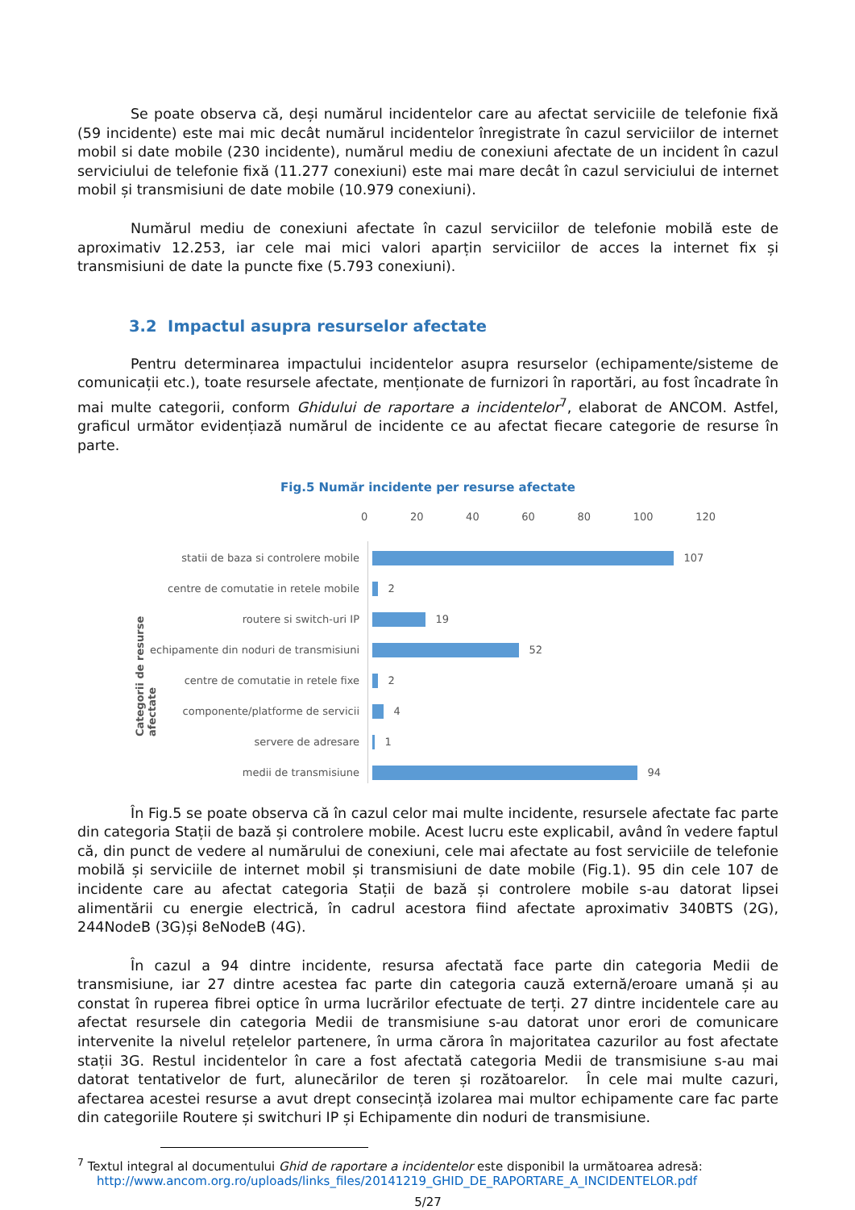Se poate observa că, deși numărul incidentelor care au afectat serviciile de telefonie fixă (59 incidente) este mai mic decât numărul incidentelor înregistrate în cazul serviciilor de internet mobil si date mobile (230 incidente), numărul mediu de conexiuni afectate de un incident în cazul serviciului de telefonie fixă (11.277 conexiuni) este mai mare decât în cazul serviciului de internet mobil și transmisiuni de date mobile (10.979 conexiuni).
Numărul mediu de conexiuni afectate în cazul serviciilor de telefonie mobilă este de aproximativ 12.253, iar cele mai mici valori aparțin serviciilor de acces la internet fix și transmisiuni de date la puncte fixe (5.793 conexiuni).
3.2 Impactul asupra resurselor afectate
Pentru determinarea impactului incidentelor asupra resurselor (echipamente/sisteme de comunicații etc.), toate resursele afectate, menționate de furnizori în raportări, au fost încadrate în mai multe categorii, conform Ghidului de raportare a incidentelor<sup>7</sup>, elaborat de ANCOM. Astfel, graficul următor evidențiază numărul de incidente ce au afectat fiecare categorie de resurse în parte.
Fig.5 Număr incidente per resurse afectate
0 20 40 60 80 100 120
Categorii de resurse afectate
statii de baza si controlere mobile 107
centre de comutatie in retele mobile 2
routere si switch-uri IP 19
echipamente din noduri de transmisiuni 52
centre de comutatie in retele fixe 2
componente/platforme de servicii 4
servere de adresare 1
medii de transmisiune 94
În Fig.5 se poate observa că în cazul celor mai multe incidente, resursele afectate fac parte din categoria Stații de bază și controlere mobile. Acest lucru este explicabil, având în vedere faptul că, din punct de vedere al numărului de conexiuni, cele mai afectate au fost serviciile de telefonie mobilă și serviciile de internet mobil și transmisiuni de date mobile (Fig.1). 95 din cele 107 de incidente care au afectat categoria Stații de bază și controlere mobile s-au datorat lipsei alimentării cu energie electrică, în cadrul acestora fiind afectate aproximativ 340BTS (2G), 244NodeB (3G)și 8eNodeB (4G).
În cazul a 94 dintre incidente, resursa afectată face parte din categoria Medii de transmisiune, iar 27 dintre acestea fac parte din categoria cauză externă/eroare umană și au constat în ruperea fibrei optice în urma lucrărilor efectuate de terți. 27 dintre incidentele care au afectat resursele din categoria Medii de transmisiune s-au datorat unor erori de comunicare intervenite la nivelul rețelelor partenere, în urma cărora în majoritatea cazurilor au fost afectate stații 3G. Restul incidentelor în care a fost afectată categoria Medii de transmisiune s-au mai datorat tentativelor de furt, alunecărilor de teren și rozătoarelor. În cele mai multe cazuri, afectarea acestei resurse a avut drept consecință izolarea mai multor echipamente care fac parte din categoriile Routere și switchuri IP și Echipamente din noduri de transmisiune.
<sup>7</sup> Textul integral al documentului Ghid de raportare a incidentelor este disponibil la următoarea adresă:
http://www.ancom.org.ro/uploads/links_files/20141219_GHID_DE_RAPORTARE_A_INCIDENTELOR.pdf
5/27